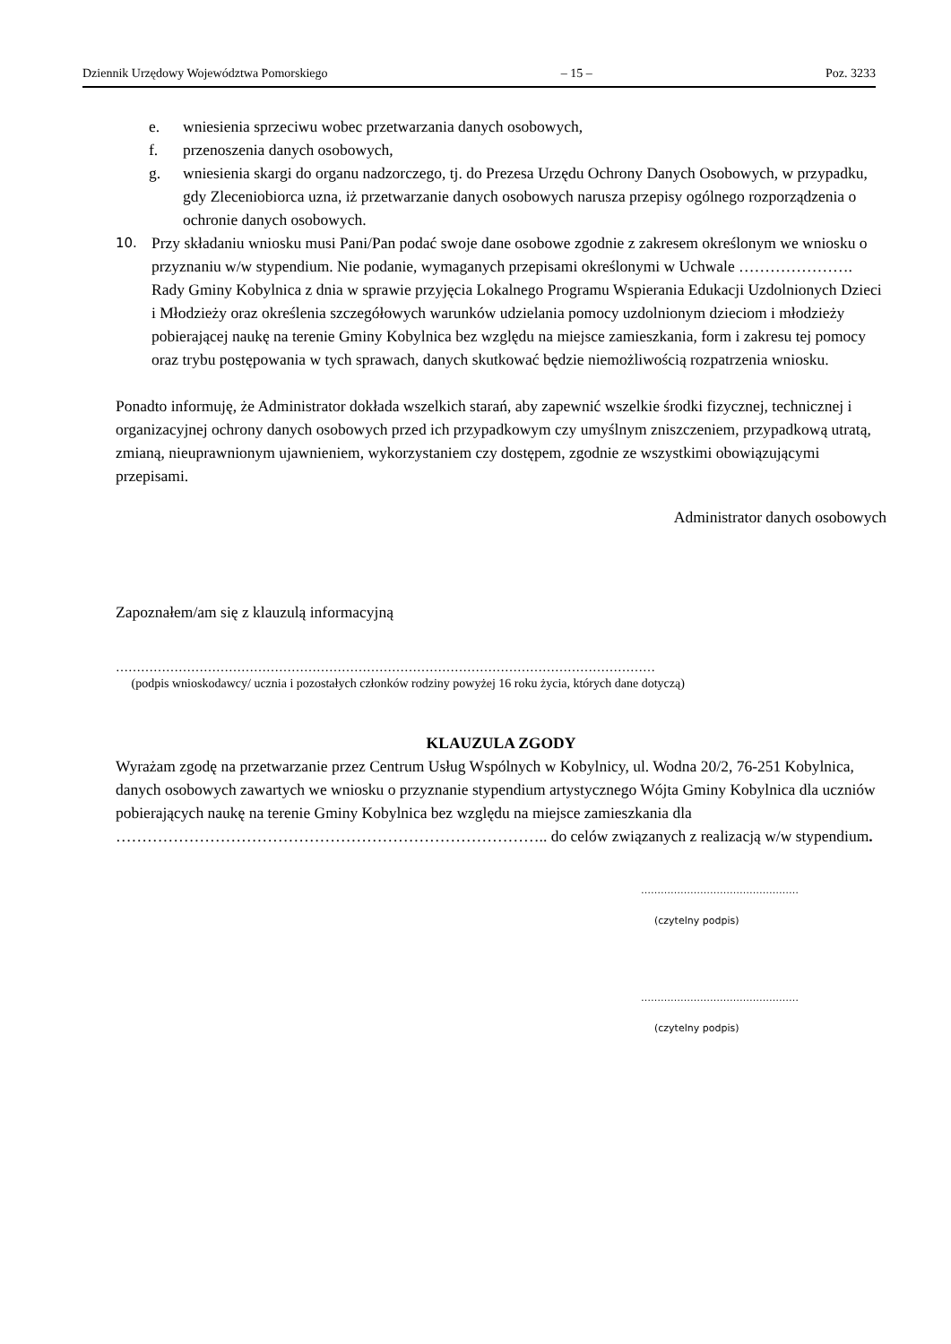Dziennik Urzędowy Województwa Pomorskiego – 15 – Poz. 3233
e. wniesienia sprzeciwu wobec przetwarzania danych osobowych,
f. przenoszenia danych osobowych,
g. wniesienia skargi do organu nadzorczego, tj. do Prezesa Urzędu Ochrony Danych Osobowych, w przypadku, gdy Zleceniobiorca uzna, iż przetwarzanie danych osobowych narusza przepisy ogólnego rozporządzenia o ochronie danych osobowych.
10. Przy składaniu wniosku musi Pani/Pan podać swoje dane osobowe zgodnie z zakresem określonym we wniosku o przyznaniu w/w stypendium. Nie podanie, wymaganych przepisami określonymi w Uchwale …………………. Rady Gminy Kobylnica z dnia w sprawie przyjęcia Lokalnego Programu Wspierania Edukacji Uzdolnionych Dzieci i Młodzieży oraz określenia szczegółowych warunków udzielania pomocy uzdolnionym dzieciom i młodzieży pobierającej naukę na terenie Gminy Kobylnica bez względu na miejsce zamieszkania, form i zakresu tej pomocy oraz trybu postępowania w tych sprawach, danych skutkować będzie niemożliwością rozpatrzenia wniosku.
Ponadto informuję, że Administrator dokłada wszelkich starań, aby zapewnić wszelkie środki fizycznej, technicznej i organizacyjnej ochrony danych osobowych przed ich przypadkowym czy umyślnym zniszczeniem, przypadkową utratą, zmianą, nieuprawnionym ujawnieniem, wykorzystaniem czy dostępem, zgodnie ze wszystkimi obowiązującymi przepisami.
Administrator danych osobowych
Zapoznałem/am się z klauzulą informacyjną
…………………………………………………………………………………………………………………
(podpis wnioskodawcy/ ucznia i pozostałych członków rodziny powyżej 16 roku życia, których dane dotyczą)
KLAUZULA ZGODY
Wyrażam zgodę na przetwarzanie przez Centrum Usług Wspólnych w Kobylnicy, ul. Wodna 20/2, 76-251 Kobylnica, danych osobowych zawartych we wniosku o przyznanie stypendium artystycznego Wójta Gminy Kobylnica dla uczniów pobierających naukę na terenie Gminy Kobylnica bez względu na miejsce zamieszkania dla ……………………………………………………………………….. do celów związanych z realizacją w/w stypendium.
…………………………………………
(czytelny podpis)
…………………………………………
(czytelny podpis)